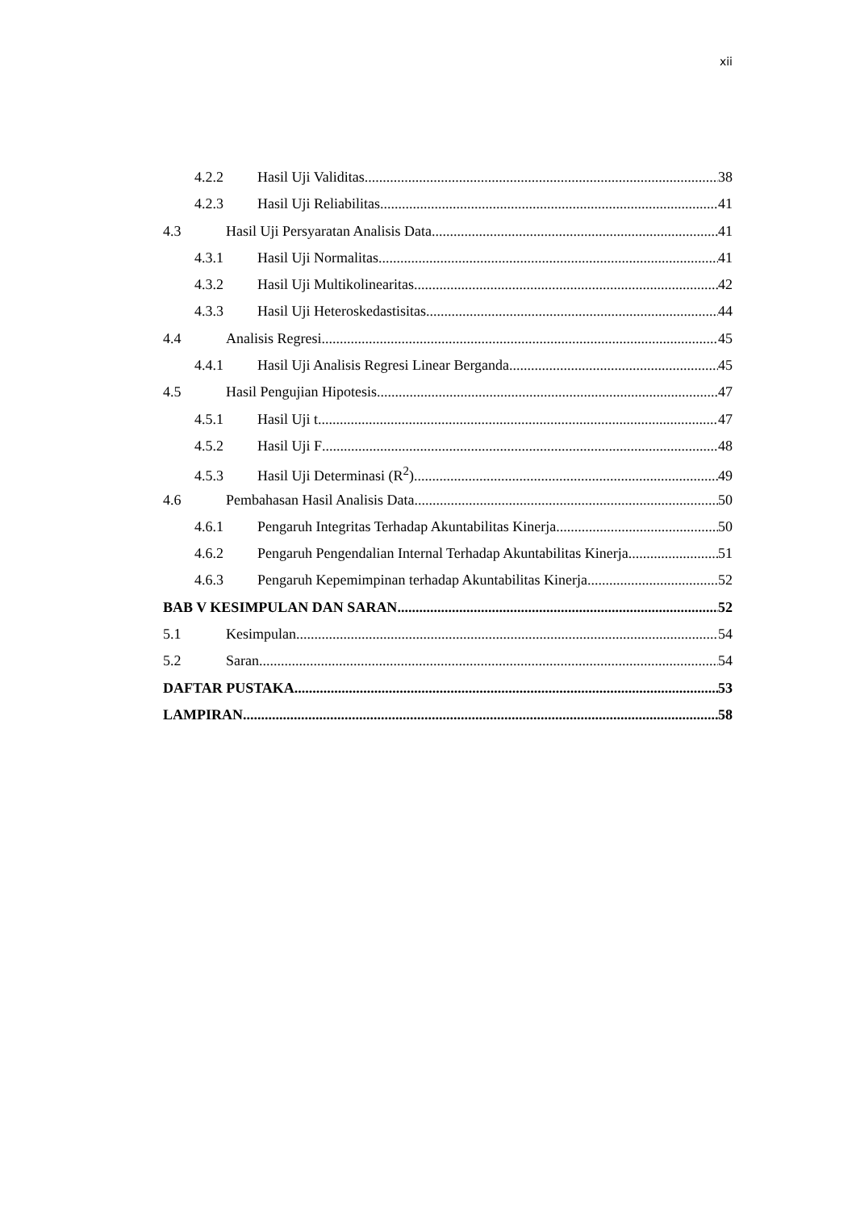xii
4.2.2 Hasil Uji Validitas 38
4.2.3 Hasil Uji Reliabilitas 41
4.3 Hasil Uji Persyaratan Analisis Data 41
4.3.1 Hasil Uji Normalitas 41
4.3.2 Hasil Uji Multikolinearitas 42
4.3.3 Hasil Uji Heteroskedastisitas 44
4.4 Analisis Regresi 45
4.4.1 Hasil Uji Analisis Regresi Linear Berganda 45
4.5 Hasil Pengujian Hipotesis 47
4.5.1 Hasil Uji t 47
4.5.2 Hasil Uji F 48
4.5.3 Hasil Uji Determinasi (R<sup>2</sup>) 49
4.6 Pembahasan Hasil Analisis Data 50
4.6.1 Pengaruh Integritas Terhadap Akuntabilitas Kinerja 50
4.6.2 Pengaruh Pengendalian Internal Terhadap Akuntabilitas Kinerja 51
4.6.3 Pengaruh Kepemimpinan terhadap Akuntabilitas Kinerja 52
BAB V KESIMPULAN DAN SARAN 52
5.1 Kesimpulan 54
5.2 Saran 54
DAFTAR PUSTAKA 53
LAMPIRAN 58